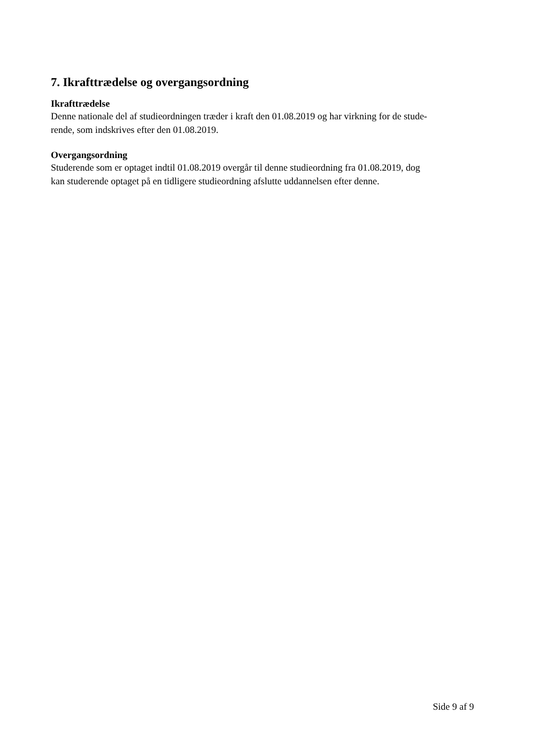7. Ikrafttrædelse og overgangsordning
Ikrafttrædelse
Denne nationale del af studieordningen træder i kraft den 01.08.2019 og har virkning for de stude-
rende, som indskrives efter den 01.08.2019.
Overgangsordning
Studerende som er optaget indtil 01.08.2019 overgår til denne studieordning fra 01.08.2019, dog
kan studerende optaget på en tidligere studieordning afslutte uddannelsen efter denne.
Side 9 af 9